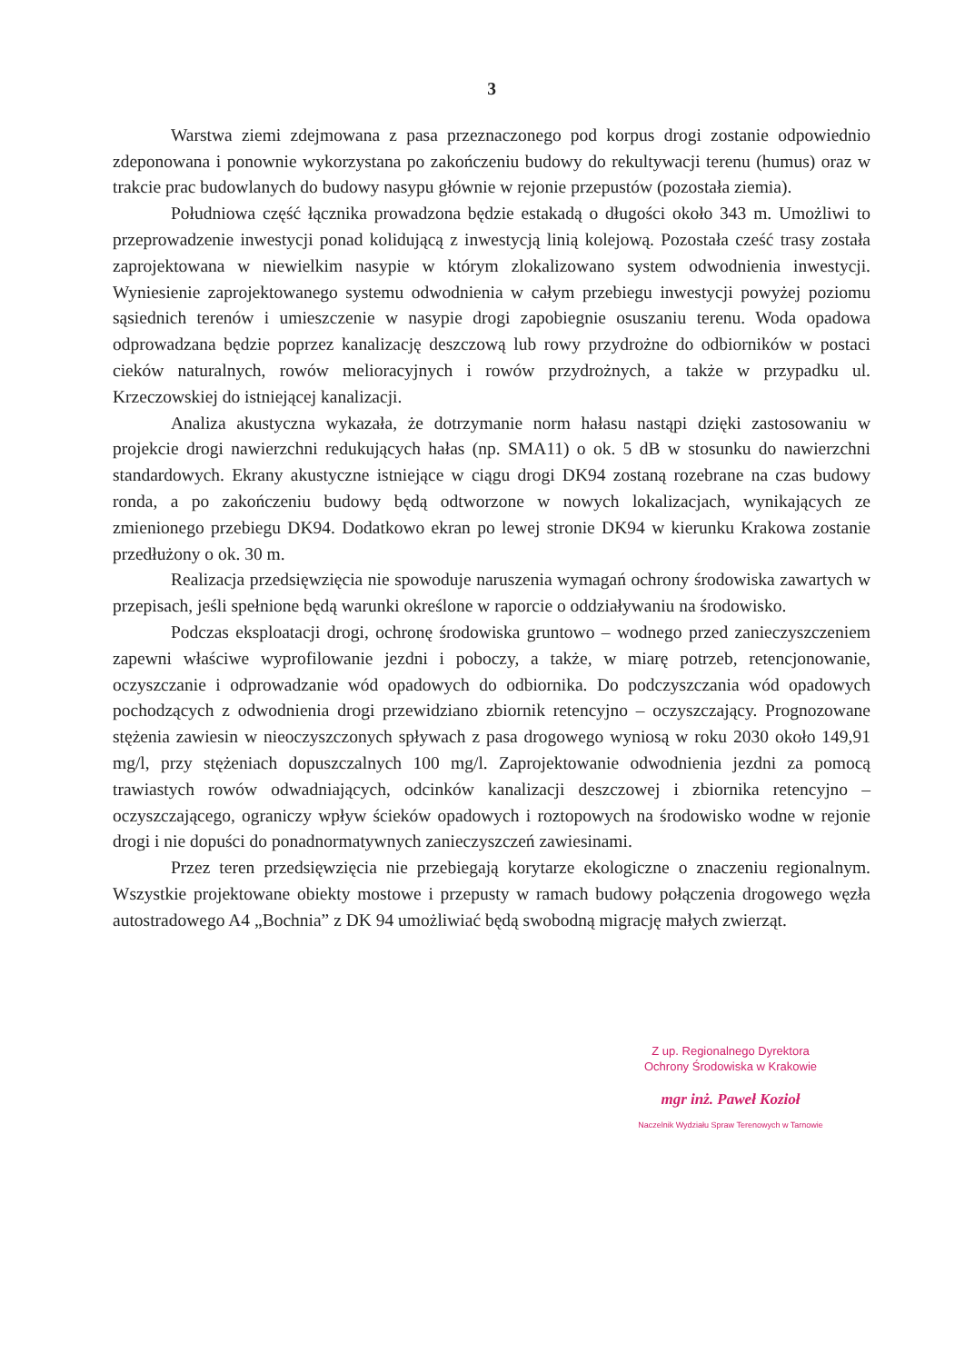3
Warstwa ziemi zdejmowana z pasa przeznaczonego pod korpus drogi zostanie odpowiednio zdeponowana i ponownie wykorzystana po zakończeniu budowy do rekultywacji terenu (humus) oraz w trakcie prac budowlanych do budowy nasypu głównie w rejonie przepustów (pozostała ziemia).
Południowa część łącznika prowadzona będzie estakadą o długości około 343 m. Umożliwi to przeprowadzenie inwestycji ponad kolidującą z inwestycją linią kolejową. Pozostała cześć trasy została zaprojektowana w niewielkim nasypie w którym zlokalizowano system odwodnienia inwestycji. Wyniesienie zaprojektowanego systemu odwodnienia w całym przebiegu inwestycji powyżej poziomu sąsiednich terenów i umieszczenie w nasypie drogi zapobiegnie osuszaniu terenu. Woda opadowa odprowadzana będzie poprzez kanalizację deszczową lub rowy przydrożne do odbiorników w postaci cieków naturalnych, rowów melioracyjnych i rowów przydrożnych, a także w przypadku ul. Krzeczowskiej do istniejącej kanalizacji.
Analiza akustyczna wykazała, że dotrzymanie norm hałasu nastąpi dzięki zastosowaniu w projekcie drogi nawierzchni redukujących hałas (np. SMA11) o ok. 5 dB w stosunku do nawierzchni standardowych. Ekrany akustyczne istniejące w ciągu drogi DK94 zostaną rozebrane na czas budowy ronda, a po zakończeniu budowy będą odtworzone w nowych lokalizacjach, wynikających ze zmienionego przebiegu DK94. Dodatkowo ekran po lewej stronie DK94 w kierunku Krakowa zostanie przedłużony o ok. 30 m.
Realizacja przedsięwzięcia nie spowoduje naruszenia wymagań ochrony środowiska zawartych w przepisach, jeśli spełnione będą warunki określone w raporcie o oddziaływaniu na środowisko.
Podczas eksploatacji drogi, ochronę środowiska gruntowo – wodnego przed zanieczyszczeniem zapewni właściwe wyprofilowanie jezdni i poboczy, a także, w miarę potrzeb, retencjonowanie, oczyszczanie i odprowadzanie wód opadowych do odbiornika. Do podczyszczania wód opadowych pochodzących z odwodnienia drogi przewidziano zbiornik retencyjno – oczyszczający. Prognozowane stężenia zawiesin w nieoczyszczonych spływach z pasa drogowego wyniosą w roku 2030 około 149,91 mg/l, przy stężeniach dopuszczalnych 100 mg/l. Zaprojektowanie odwodnienia jezdni za pomocą trawiastych rowów odwadniających, odcinków kanalizacji deszczowej i zbiornika retencyjno – oczyszczającego, ograniczy wpływ ścieków opadowych i roztopowych na środowisko wodne w rejonie drogi i nie dopuści do ponadnormatywnych zanieczyszczeń zawiesinami.
Przez teren przedsięwzięcia nie przebiegają korytarze ekologiczne o znaczeniu regionalnym. Wszystkie projektowane obiekty mostowe i przepusty w ramach budowy połączenia drogowego węzła autostradowego A4 „Bochnia” z DK 94 umożliwiać będą swobodną migrację małych zwierząt.
Z up. Regionalnego Dyrektora
Ochrony Środowiska w Krakowie
mgr inż. Paweł Kozioł
Naczelnik Wydziału Spraw Terenowych w Tarnowie